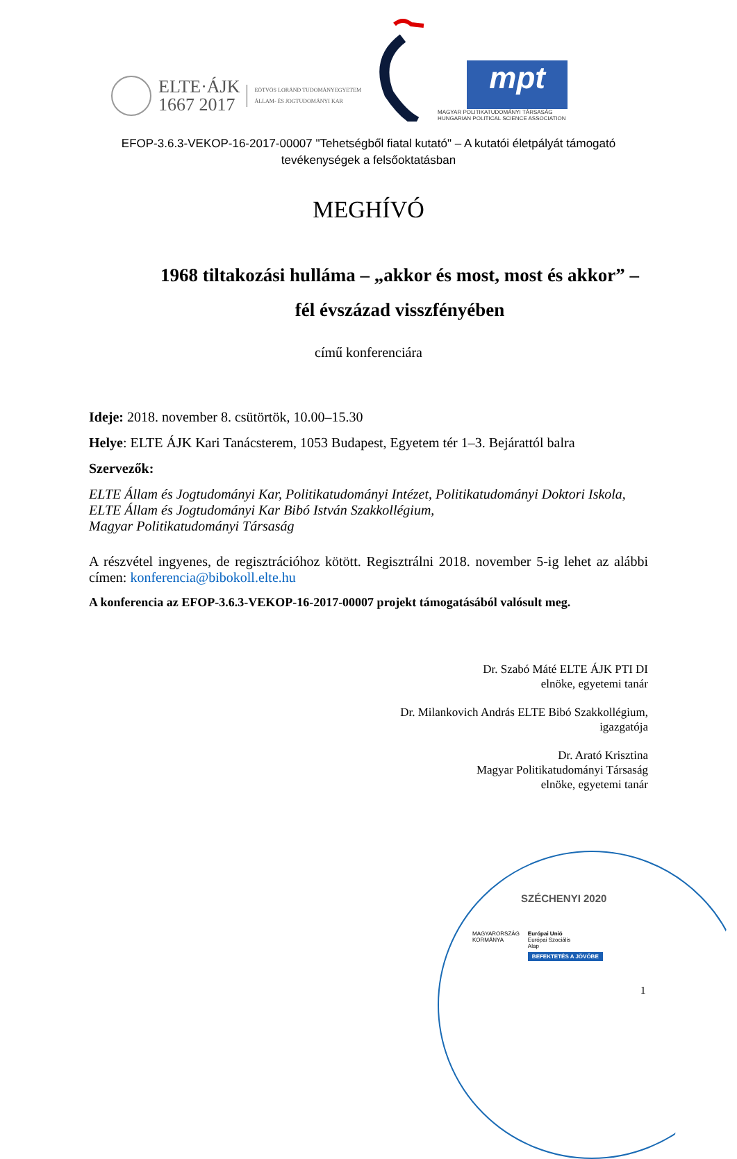ELTE·ÁJK
1667 2017
EÖTVÖS LORÁND TUDOMÁNYEGYETEM
ÁLLAM- ÉS JOGTUDOMÁNYI KAR
mpt
MAGYAR POLITIKATUDOMÁNYI TÁRSASÁG
HUNGARIAN POLITICAL SCIENCE ASSOCIATION
EFOP-3.6.3-VEKOP-16-2017-00007 "Tehetségből fiatal kutató" – A kutatói életpályát támogató
tevékenységek a felsőoktatásban
MEGHÍVÓ
1968 tiltakozási hulláma – „akkor és most, most és akkor” –
fél évszázad visszfényében
című konferenciára
Ideje: 2018. november 8. csütörtök, 10.00–15.30
Helye: ELTE ÁJK Kari Tanácsterem, 1053 Budapest, Egyetem tér 1–3. Bejárattól balra
Szervezők:
ELTE Állam és Jogtudományi Kar, Politikatudományi Intézet, Politikatudományi Doktori Iskola,
ELTE Állam és Jogtudományi Kar Bibó István Szakkollégium,
Magyar Politikatudományi Társaság
A részvétel ingyenes, de regisztrációhoz kötött. Regisztrálni 2018. november 5-ig lehet az alábbi címen: konferencia@bibokoll.elte.hu
A konferencia az EFOP-3.6.3-VEKOP-16-2017-00007 projekt támogatásából valósult meg.
Dr. Szabó Máté ELTE ÁJK PTI DI
elnöke, egyetemi tanár
Dr. Milankovich András ELTE Bibó Szakkollégium,
igazgatója
Dr. Arató Krisztina
Magyar Politikatudományi Társaság
elnöke, egyetemi tanár
SZÉCHENYI 2020
MAGYARORSZÁG
KORMÁNYA
Európai Unió
Európai Szociális
Alap
BEFEKTETÉS A JÖVŐBE
1